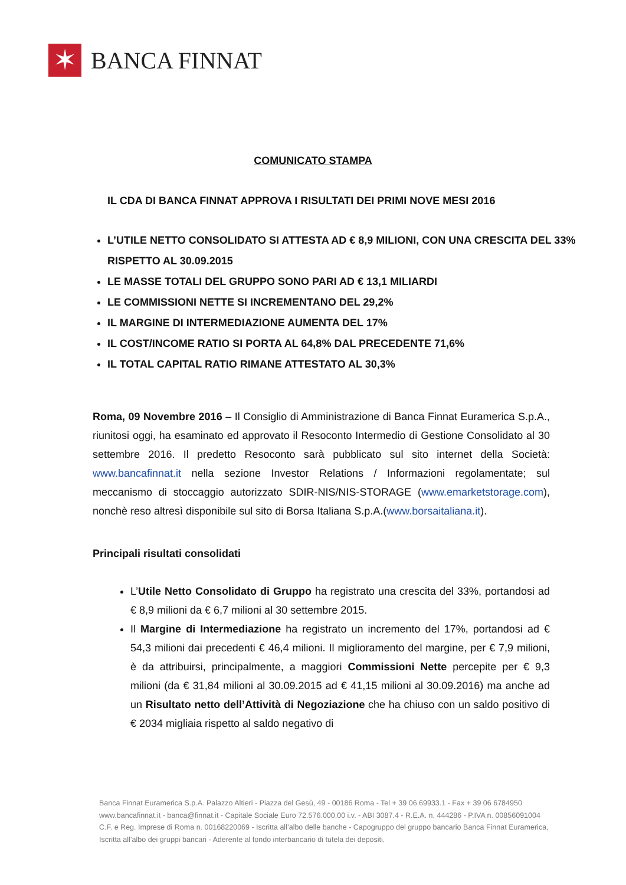✶
BANCA FINNAT
COMUNICATO STAMPA
IL CDA DI BANCA FINNAT APPROVA I RISULTATI DEI PRIMI NOVE MESI 2016
L’UTILE NETTO CONSOLIDATO SI ATTESTA AD € 8,9 MILIONI, CON UNA CRESCITA DEL 33% RISPETTO AL 30.09.2015
LE MASSE TOTALI DEL GRUPPO SONO PARI AD € 13,1 MILIARDI
LE COMMISSIONI NETTE SI INCREMENTANO DEL 29,2%
IL MARGINE DI INTERMEDIAZIONE AUMENTA DEL 17%
IL COST/INCOME RATIO SI PORTA AL 64,8% DAL PRECEDENTE 71,6%
IL TOTAL CAPITAL RATIO RIMANE ATTESTATO AL 30,3%
Roma, 09 Novembre 2016 – Il Consiglio di Amministrazione di Banca Finnat Euramerica S.p.A., riunitosi oggi, ha esaminato ed approvato il Resoconto Intermedio di Gestione Consolidato al 30 settembre 2016. Il predetto Resoconto sarà pubblicato sul sito internet della Società: www.bancafinnat.it nella sezione Investor Relations / Informazioni regolamentate; sul meccanismo di stoccaggio autorizzato SDIR-NIS/NIS-STORAGE (www.emarketstorage.com), nonchè reso altresì disponibile sul sito di Borsa Italiana S.p.A.(www.borsaitaliana.it).
Principali risultati consolidati
L’Utile Netto Consolidato di Gruppo ha registrato una crescita del 33%, portandosi ad € 8,9 milioni da € 6,7 milioni al 30 settembre 2015.
Il Margine di Intermediazione ha registrato un incremento del 17%, portandosi ad € 54,3 milioni dai precedenti € 46,4 milioni. Il miglioramento del margine, per € 7,9 milioni, è da attribuirsi, principalmente, a maggiori Commissioni Nette percepite per € 9,3 milioni (da € 31,84 milioni al 30.09.2015 ad € 41,15 milioni al 30.09.2016) ma anche ad un Risultato netto dell’Attività di Negoziazione che ha chiuso con un saldo positivo di € 2034 migliaia rispetto al saldo negativo di
Banca Finnat Euramerica S.p.A. Palazzo Altieri - Piazza del Gesù, 49 - 00186 Roma - Tel + 39 06 69933.1 - Fax + 39 06 6784950
www.bancafinnat.it - banca@finnat.it - Capitale Sociale Euro 72.576.000,00 i.v. - ABI 3087.4 - R.E.A. n. 444286 - P.IVA n. 00856091004
C.F. e Reg. Imprese di Roma n. 00168220069 - Iscritta all’albo delle banche - Capogruppo del gruppo bancario Banca Finnat Euramerica,
Iscritta all’albo dei gruppi bancari - Aderente al fondo interbancario di tutela dei depositi.